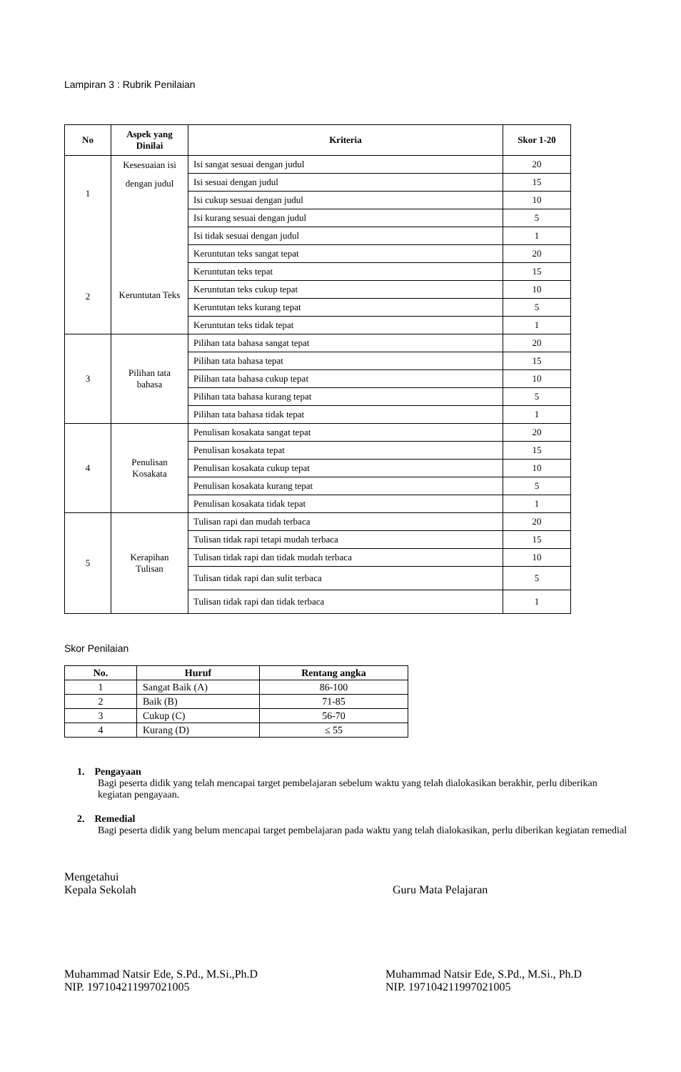Lampiran 3 : Rubrik Penilaian
| No | Aspek yang Dinilai | Kriteria | Skor 1-20 |
| --- | --- | --- | --- |
| 1 2 | Kesesuaian isi dengan judul Keruntutan Teks | Isi sangat sesuai dengan judul | 20 |
| | | Isi sesuai dengan judul | 15 |
| | | Isi cukup sesuai dengan judul | 10 |
| | | Isi kurang sesuai dengan judul | 5 |
| | | Isi tidak sesuai dengan judul | 1 |
| | | Keruntutan teks sangat tepat | 20 |
| | | Keruntutan teks tepat | 15 |
| | | Keruntutan teks cukup tepat | 10 |
| | | Keruntutan teks kurang tepat | 5 |
| | | Keruntutan teks tidak tepat | 1 |
| 3 | Pilihan tata bahasa | Pilihan tata bahasa sangat tepat | 20 |
| | | Pilihan tata bahasa tepat | 15 |
| | | Pilihan tata bahasa cukup tepat | 10 |
| | | Pilihan tata bahasa kurang tepat | 5 |
| | | Pilihan tata bahasa tidak tepat | 1 |
| 4 | Penulisan Kosakata | Penulisan kosakata sangat tepat | 20 |
| | | Penulisan kosakata tepat | 15 |
| | | Penulisan kosakata cukup tepat | 10 |
| | | Penulisan kosakata kurang tepat | 5 |
| | | Penulisan kosakata tidak tepat | 1 |
| 5 | Kerapihan Tulisan | Tulisan rapi dan mudah terbaca | 20 |
| | | Tulisan tidak rapi tetapi mudah terbaca | 15 |
| | | Tulisan tidak rapi dan tidak mudah terbaca | 10 |
| | | Tulisan tidak rapi dan sulit terbaca | 5 |
| | | Tulisan tidak rapi dan tidak terbaca | 1 |
Skor Penilaian
| No. | Huruf | Rentang angka |
| --- | --- | --- |
| 1 | Sangat Baik (A) | 86-100 |
| 2 | Baik (B) | 71-85 |
| 3 | Cukup (C) | 56-70 |
| 4 | Kurang (D) | ≤ 55 |
1. Pengayaan
Bagi peserta didik yang telah mencapai target pembelajaran sebelum waktu yang telah dialokasikan berakhir, perlu diberikan kegiatan pengayaan.
2. Remedial
Bagi peserta didik yang belum mencapai target pembelajaran pada waktu yang telah dialokasikan, perlu diberikan kegiatan remedial
Mengetahui
Kepala Sekolah
Guru Mata Pelajaran
Muhammad Natsir Ede, S.Pd., M.Si.,Ph.D
NIP. 197104211997021005
Muhammad Natsir Ede, S.Pd., M.Si., Ph.D
NIP. 197104211997021005